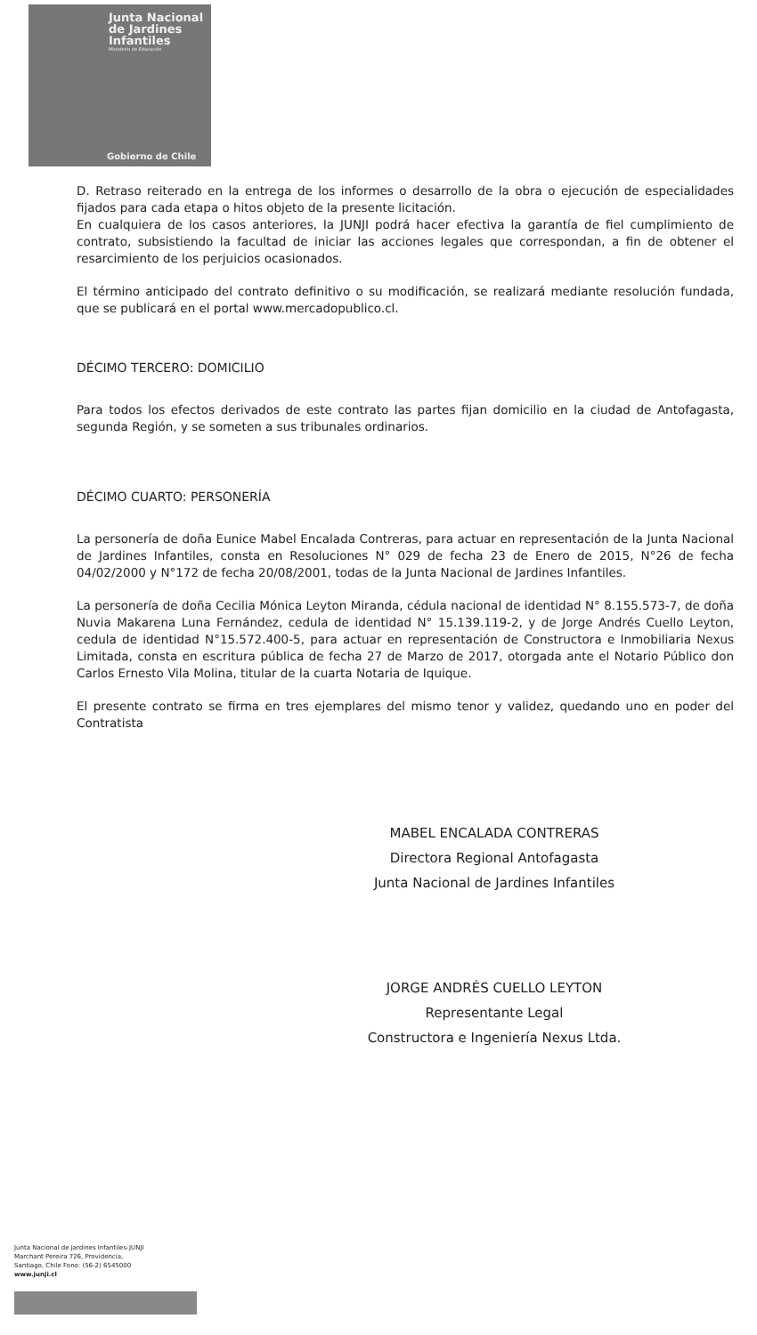Junta Nacional
de Jardines
Infantiles
Ministerio de Educación
Gobierno de Chile
D. Retraso reiterado en la entrega de los informes o desarrollo de la obra o ejecución de especialidades fijados para cada etapa o hitos objeto de la presente licitación.
En cualquiera de los casos anteriores, la JUNJI podrá hacer efectiva la garantía de fiel cumplimiento de contrato, subsistiendo la facultad de iniciar las acciones legales que correspondan, a fin de obtener el resarcimiento de los perjuicios ocasionados.
El término anticipado del contrato definitivo o su modificación, se realizará mediante resolución fundada, que se publicará en el portal www.mercadopublico.cl.
DÉCIMO TERCERO: DOMICILIO
Para todos los efectos derivados de este contrato las partes fijan domicilio en la ciudad de Antofagasta, segunda Región, y se someten a sus tribunales ordinarios.
DÉCIMO CUARTO: PERSONERÍA
La personería de doña Eunice Mabel Encalada Contreras, para actuar en representación de la Junta Nacional de Jardines Infantiles, consta en Resoluciones N° 029 de fecha 23 de Enero de 2015, N°26 de fecha 04/02/2000 y N°172 de fecha 20/08/2001, todas de la Junta Nacional de Jardines Infantiles.
La personería de doña Cecilia Mónica Leyton Miranda, cédula nacional de identidad N° 8.155.573-7, de doña Nuvia Makarena Luna Fernández, cedula de identidad N° 15.139.119-2, y de Jorge Andrés Cuello Leyton, cedula de identidad N°15.572.400-5, para actuar en representación de Constructora e Inmobiliaria Nexus Limitada, consta en escritura pública de fecha 27 de Marzo de 2017, otorgada ante el Notario Público don Carlos Ernesto Vila Molina, titular de la cuarta Notaria de Iquique.
El presente contrato se firma en tres ejemplares del mismo tenor y validez, quedando uno en poder del Contratista
MABEL ENCALADA CONTRERAS
Directora Regional Antofagasta
Junta Nacional de Jardines Infantiles
JORGE ANDRÉS CUELLO LEYTON
Representante Legal
Constructora e Ingeniería Nexus Ltda.
Junta Nacional de Jardines Infantiles-JUNJI
Marchant Pereira 726, Providencia,
Santiago, Chile Fono: (56-2) 6545000
www.junji.cl